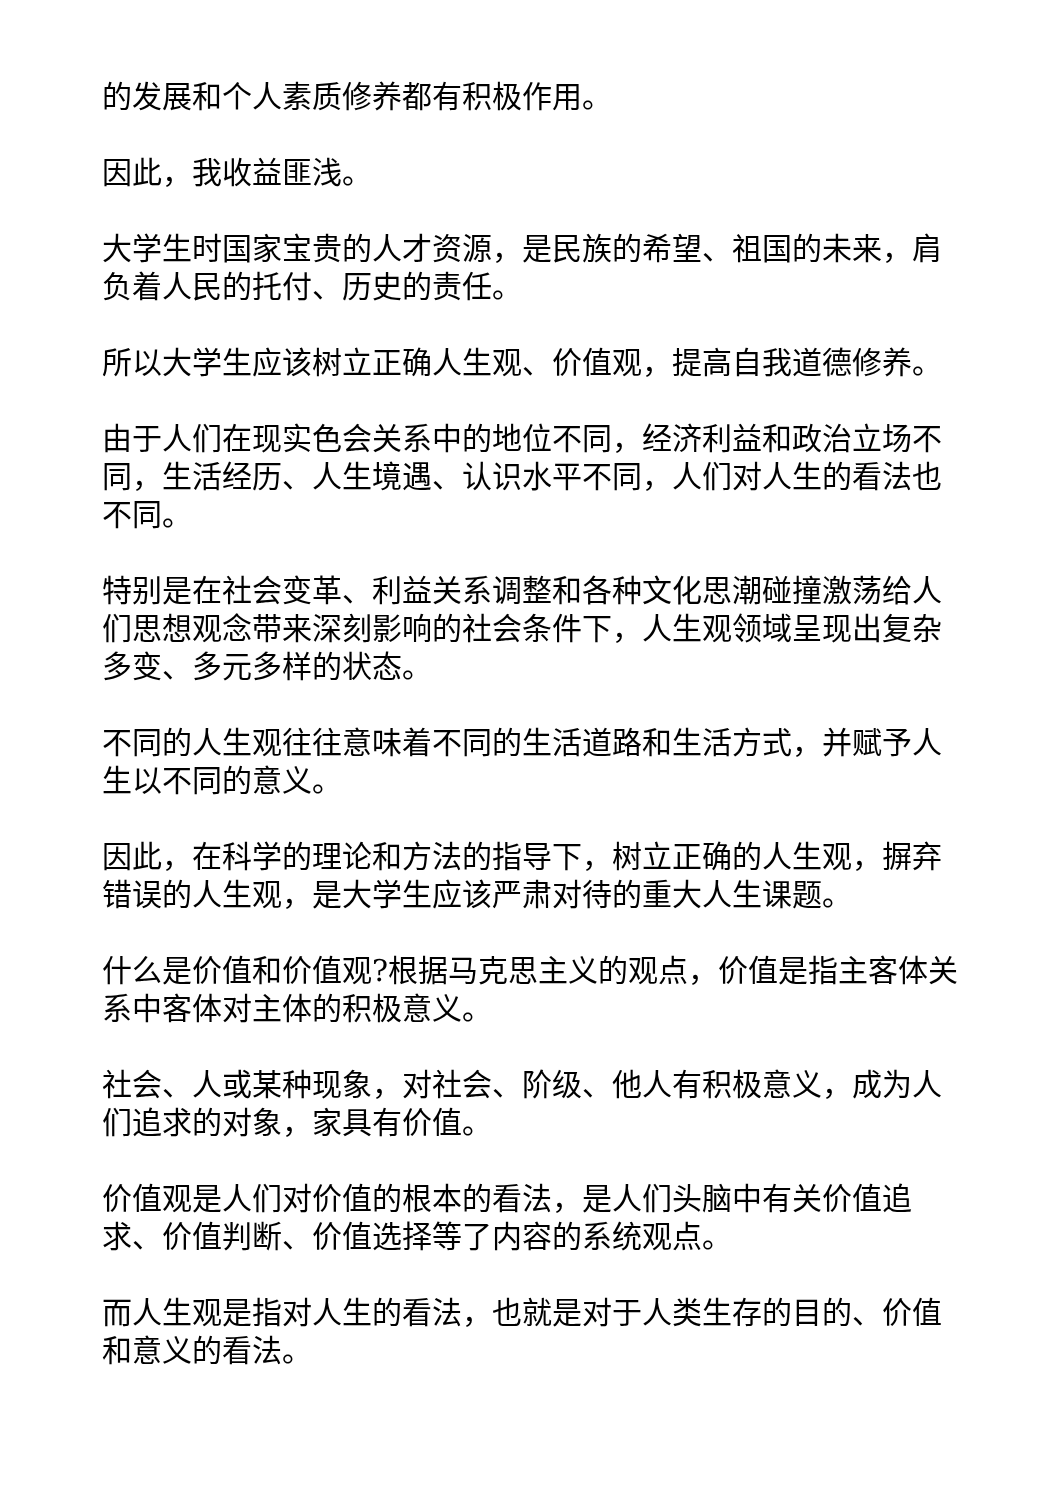的发展和个人素质修养都有积极作用。
因此，我收益匪浅。
大学生时国家宝贵的人才资源，是民族的希望、祖国的未来，肩负着人民的托付、历史的责任。
所以大学生应该树立正确人生观、价值观，提高自我道德修养。
由于人们在现实色会关系中的地位不同，经济利益和政治立场不同，生活经历、人生境遇、认识水平不同，人们对人生的看法也不同。
特别是在社会变革、利益关系调整和各种文化思潮碰撞激荡给人们思想观念带来深刻影响的社会条件下，人生观领域呈现出复杂多变、多元多样的状态。
不同的人生观往往意味着不同的生活道路和生活方式，并赋予人生以不同的意义。
因此，在科学的理论和方法的指导下，树立正确的人生观，摒弃错误的人生观，是大学生应该严肃对待的重大人生课题。
什么是价值和价值观?根据马克思主义的观点，价值是指主客体关系中客体对主体的积极意义。
社会、人或某种现象，对社会、阶级、他人有积极意义，成为人们追求的对象，家具有价值。
价值观是人们对价值的根本的看法，是人们头脑中有关价值追求、价值判断、价值选择等了内容的系统观点。
而人生观是指对人生的看法，也就是对于人类生存的目的、价值和意义的看法。